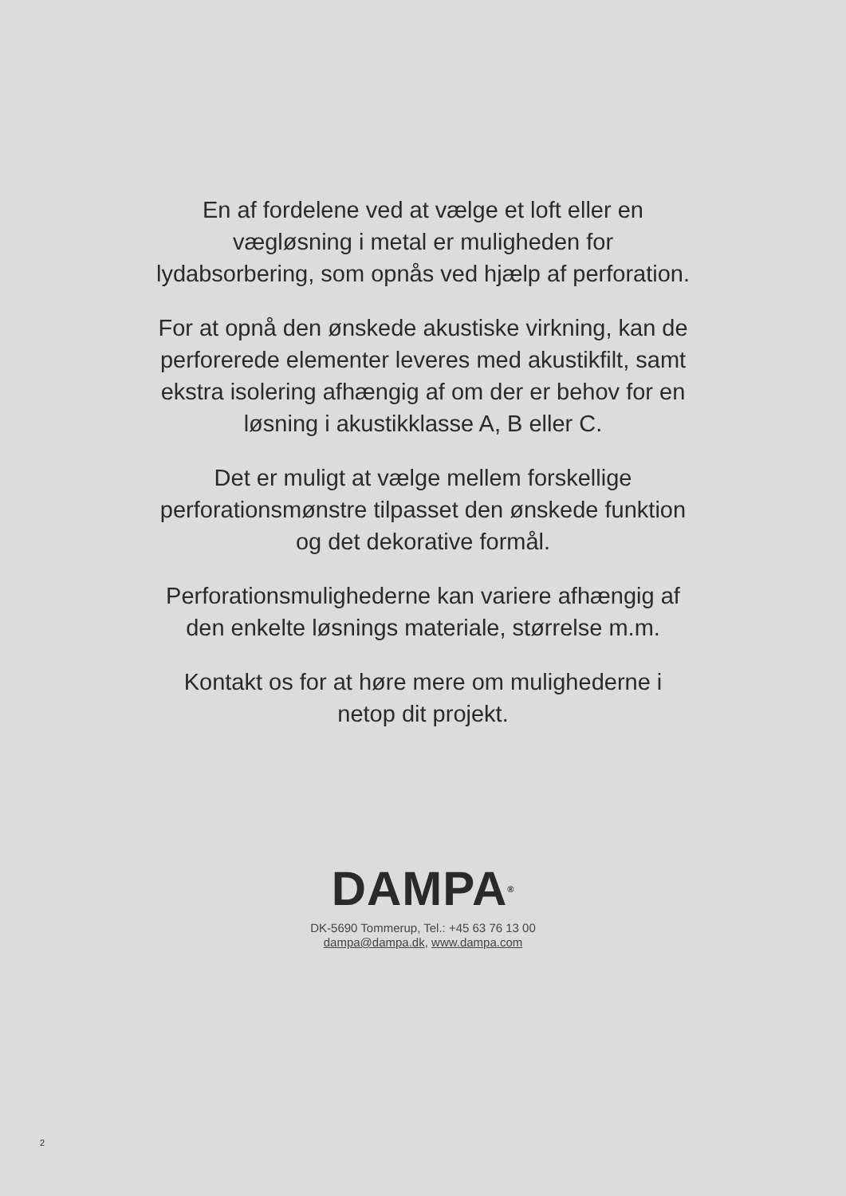En af fordelene ved at vælge et loft eller en vægløsning i metal er muligheden for lydabsorbering, som opnås ved hjælp af perforation.
For at opnå den ønskede akustiske virkning, kan de perforerede elementer leveres med akustikfilt, samt ekstra isolering afhængig af om der er behov for en løsning i akustikklasse A, B eller C.
Det er muligt at vælge mellem forskellige perforationsmønstre tilpasset den ønskede funktion og det dekorative formål.
Perforationsmulighederne kan variere afhængig af den enkelte løsnings materiale, størrelse m.m.
Kontakt os for at høre mere om mulighederne i netop dit projekt.
DAMPA<sup>®</sup>
DK-5690 Tommerup, Tel.: +45 63 76 13 00
dampa@dampa.dk, www.dampa.com
2